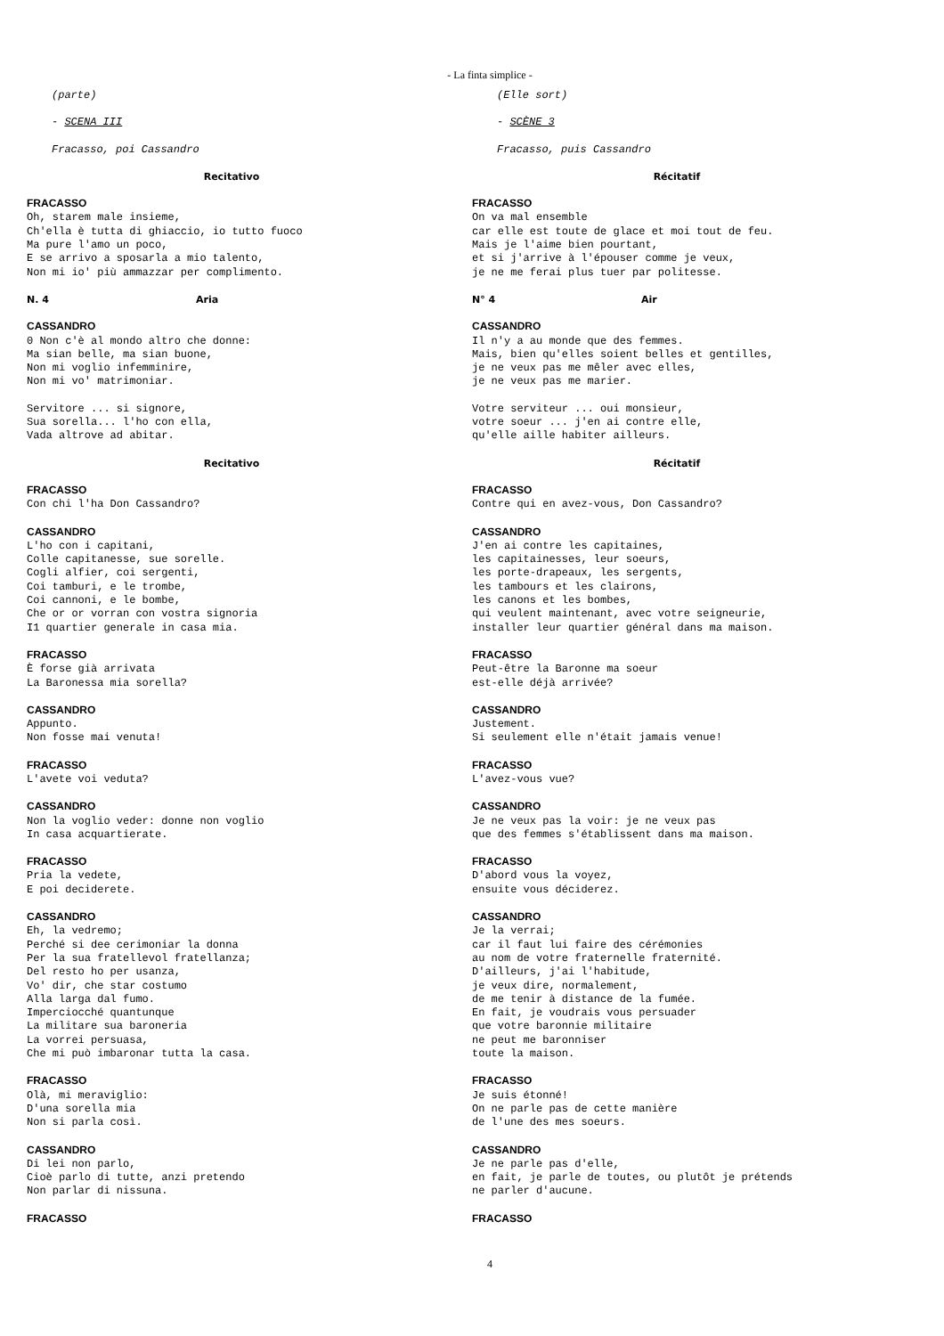- La finta simplice -
(parte)
- SCENA III
Fracasso, poi Cassandro
Recitativo
FRACASSO Oh, starem male insieme, Ch'ella è tutta di ghiaccio, io tutto fuoco Ma pure l'amo un poco, E se arrivo a sposarla a mio talento, Non mi io' più ammazzar per complimento.
N. 4 Aria
CASSANDRO 0 Non c'è al mondo altro che donne: Ma sian belle, ma sian buone, Non mi voglio infemminire, Non mi vo' matrimoniar.
Servitore ... si signore, Sua sorella... l'ho con ella, Vada altrove ad abitar.
Recitativo
FRACASSO Con chi l'ha Don Cassandro?
CASSANDRO L'ho con i capitani, Colle capitanesse, sue sorelle. Cogli alfier, coi sergenti, Coi tamburi, e le trombe, Coi cannoni, e le bombe, Che or or vorran con vostra signoria I1 quartier generale in casa mia.
FRACASSO È forse già arrivata La Baronessa mia sorella?
CASSANDRO Appunto. Non fosse mai venuta!
FRACASSO L'avete voi veduta?
CASSANDRO Non la voglio veder: donne non voglio In casa acquartierate.
FRACASSO Pria la vedete, E poi deciderete.
CASSANDRO Eh, la vedremo; Perché si dee cerimoniar la donna Per la sua fratellevol fratellanza; Del resto ho per usanza, Vo' dir, che star costumo Alla larga dal fumo. Imperciocché quantunque La militare sua baroneria La vorrei persuasa, Che mi può imbaronar tutta la casa.
FRACASSO Olà, mi meraviglio: D'una sorella mia Non si parla così.
CASSANDRO Di lei non parlo, Cioè parlo di tutte, anzi pretendo Non parlar di nissuna.
FRACASSO
(Elle sort)
- SCÈNE 3
Fracasso, puis Cassandro
Récitatif
FRACASSO On va mal ensemble car elle est toute de glace et moi tout de feu. Mais je l'aime bien pourtant, et si j'arrive à l'épouser comme je veux, je ne me ferai plus tuer par politesse.
N° 4 Air
CASSANDRO Il n'y a au monde que des femmes. Mais, bien qu'elles soient belles et gentilles, je ne veux pas me mêler avec elles, je ne veux pas me marier.
Votre serviteur ... oui monsieur, votre soeur ... j'en ai contre elle, qu'elle aille habiter ailleurs.
Récitatif
FRACASSO Contre qui en avez-vous, Don Cassandro?
CASSANDRO J'en ai contre les capitaines, les capitainesses, leur soeurs, les porte-drapeaux, les sergents, les tambours et les clairons, les canons et les bombes, qui veulent maintenant, avec votre seigneurie, installer leur quartier général dans ma maison.
FRACASSO Peut-être la Baronne ma soeur est-elle déjà arrivée?
CASSANDRO Justement. Si seulement elle n'était jamais venue!
FRACASSO L'avez-vous vue?
CASSANDRO Je ne veux pas la voir: je ne veux pas que des femmes s'établissent dans ma maison.
FRACASSO D'abord vous la voyez, ensuite vous déciderez.
CASSANDRO Je la verrai; car il faut lui faire des cérémonies au nom de votre fraternelle fraternité. D'ailleurs, j'ai l'habitude, je veux dire, normalement, de me tenir à distance de la fumée. En fait, je voudrais vous persuader que votre baronnie militaire ne peut me baronniser toute la maison.
FRACASSO Je suis étonné! On ne parle pas de cette manière de l'une des mes soeurs.
CASSANDRO Je ne parle pas d'elle, en fait, je parle de toutes, ou plutôt je prétends ne parler d'aucune.
FRACASSO
4